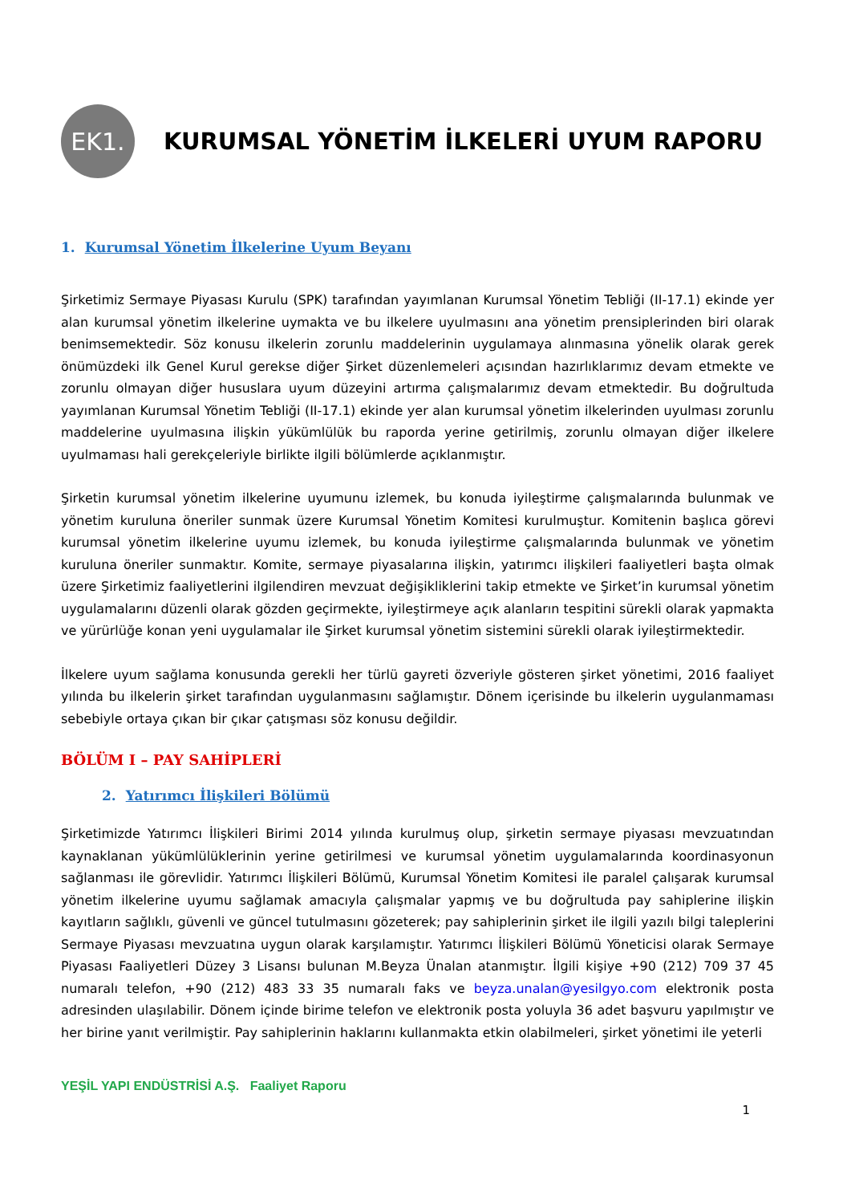EK1.
KURUMSAL YÖNETİM İLKELERİ UYUM RAPORU
1. Kurumsal Yönetim İlkelerine Uyum Beyanı
Şirketimiz Sermaye Piyasası Kurulu (SPK) tarafından yayımlanan Kurumsal Yönetim Tebliği (II-17.1) ekinde yer alan kurumsal yönetim ilkelerine uymakta ve bu ilkelere uyulmasını ana yönetim prensiplerinden biri olarak benimsemektedir. Söz konusu ilkelerin zorunlu maddelerinin uygulamaya alınmasına yönelik olarak gerek önümüzdeki ilk Genel Kurul gerekse diğer Şirket düzenlemeleri açısından hazırlıklarımız devam etmekte ve zorunlu olmayan diğer hususlara uyum düzeyini artırma çalışmalarımız devam etmektedir. Bu doğrultuda yayımlanan Kurumsal Yönetim Tebliği (II-17.1) ekinde yer alan kurumsal yönetim ilkelerinden uyulması zorunlu maddelerine uyulmasına ilişkin yükümlülük bu raporda yerine getirilmiş, zorunlu olmayan diğer ilkelere uyulmaması hali gerekçeleriyle birlikte ilgili bölümlerde açıklanmıştır.
Şirketin kurumsal yönetim ilkelerine uyumunu izlemek, bu konuda iyileştirme çalışmalarında bulunmak ve yönetim kuruluna öneriler sunmak üzere Kurumsal Yönetim Komitesi kurulmuştur. Komitenin başlıca görevi kurumsal yönetim ilkelerine uyumu izlemek, bu konuda iyileştirme çalışmalarında bulunmak ve yönetim kuruluna öneriler sunmaktır. Komite, sermaye piyasalarına ilişkin, yatırımcı ilişkileri faaliyetleri başta olmak üzere Şirketimiz faaliyetlerini ilgilendiren mevzuat değişikliklerini takip etmekte ve Şirket’in kurumsal yönetim uygulamalarını düzenli olarak gözden geçirmekte, iyileştirmeye açık alanların tespitini sürekli olarak yapmakta ve yürürlüğe konan yeni uygulamalar ile Şirket kurumsal yönetim sistemini sürekli olarak iyileştirmektedir.
İlkelere uyum sağlama konusunda gerekli her türlü gayreti özveriyle gösteren şirket yönetimi, 2016 faaliyet yılında bu ilkelerin şirket tarafından uygulanmasını sağlamıştır. Dönem içerisinde bu ilkelerin uygulanmaması sebebiyle ortaya çıkan bir çıkar çatışması söz konusu değildir.
BÖLÜM I – PAY SAHİPLERİ
2. Yatırımcı İlişkileri Bölümü
Şirketimizde Yatırımcı İlişkileri Birimi 2014 yılında kurulmuş olup, şirketin sermaye piyasası mevzuatından kaynaklanan yükümlülüklerinin yerine getirilmesi ve kurumsal yönetim uygulamalarında koordinasyonun sağlanması ile görevlidir. Yatırımcı İlişkileri Bölümü, Kurumsal Yönetim Komitesi ile paralel çalışarak kurumsal yönetim ilkelerine uyumu sağlamak amacıyla çalışmalar yapmış ve bu doğrultuda pay sahiplerine ilişkin kayıtların sağlıklı, güvenli ve güncel tutulmasını gözeterek; pay sahiplerinin şirket ile ilgili yazılı bilgi taleplerini Sermaye Piyasası mevzuatına uygun olarak karşılamıştır. Yatırımcı İlişkileri Bölümü Yöneticisi olarak Sermaye Piyasası Faaliyetleri Düzey 3 Lisansı bulunan M.Beyza Ünalan atanmıştır. İlgili kişiye +90 (212) 709 37 45 numaralı telefon, +90 (212) 483 33 35 numaralı faks ve beyza.unalan@yesilgyo.com elektronik posta adresinden ulaşılabilir. Dönem içinde birime telefon ve elektronik posta yoluyla 36 adet başvuru yapılmıştır ve her birine yanıt verilmiştir. Pay sahiplerinin haklarını kullanmakta etkin olabilmeleri, şirket yönetimi ile yeterli
YEŞİL YAPI ENDÜSTRİSİ A.Ş. Faaliyet Raporu
1